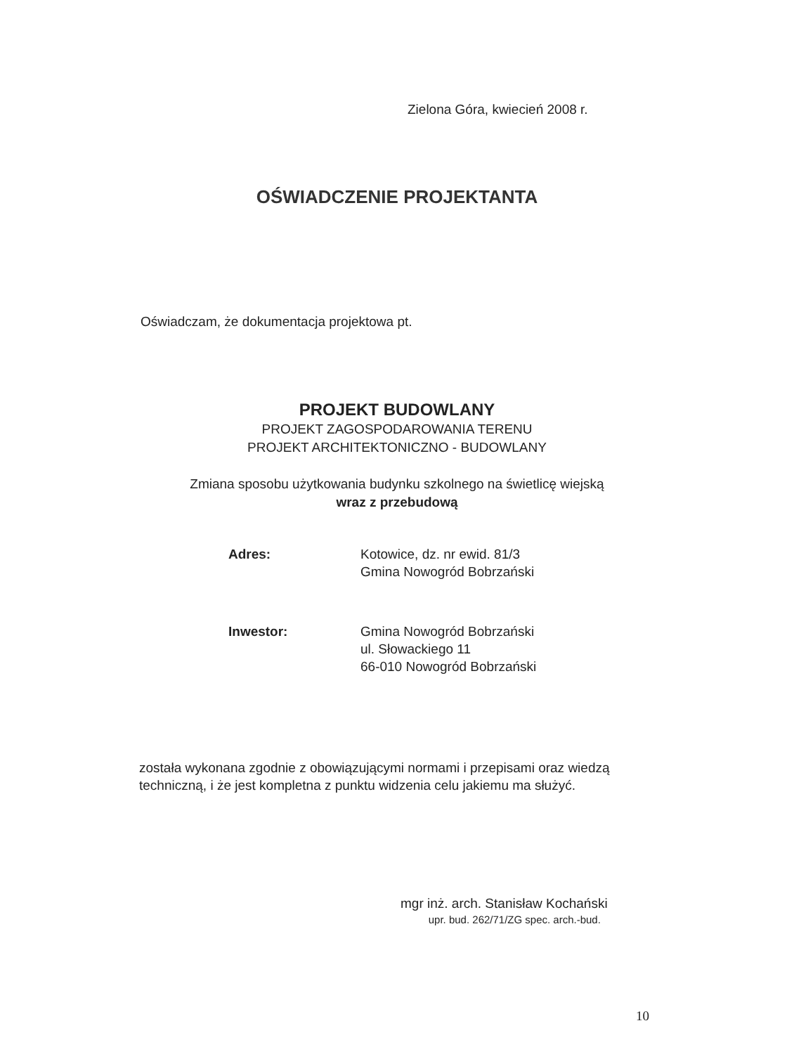Zielona Góra, kwiecień 2008 r.
OŚWIADCZENIE PROJEKTANTA
Oświadczam, że dokumentacja projektowa pt.
PROJEKT BUDOWLANY
PROJEKT ZAGOSPODAROWANIA TERENU
PROJEKT ARCHITEKTONICZNO - BUDOWLANY
Zmiana sposobu użytkowania budynku szkolnego na świetlicę wiejską
wraz z przebudową
| Adres: | Kotowice, dz. nr ewid. 81/3 Gmina Nowogród Bobrzański |
| Inwestor: | Gmina Nowogród Bobrzański ul. Słowackiego 11 66-010 Nowogród Bobrzański |
została wykonana zgodnie z obowiązującymi normami i przepisami oraz wiedzą techniczną, i że jest kompletna z punktu widzenia celu jakiemu ma służyć.
mgr inż. arch. Stanisław Kochański
upr. bud. 262/71/ZG spec. arch.-bud.
10